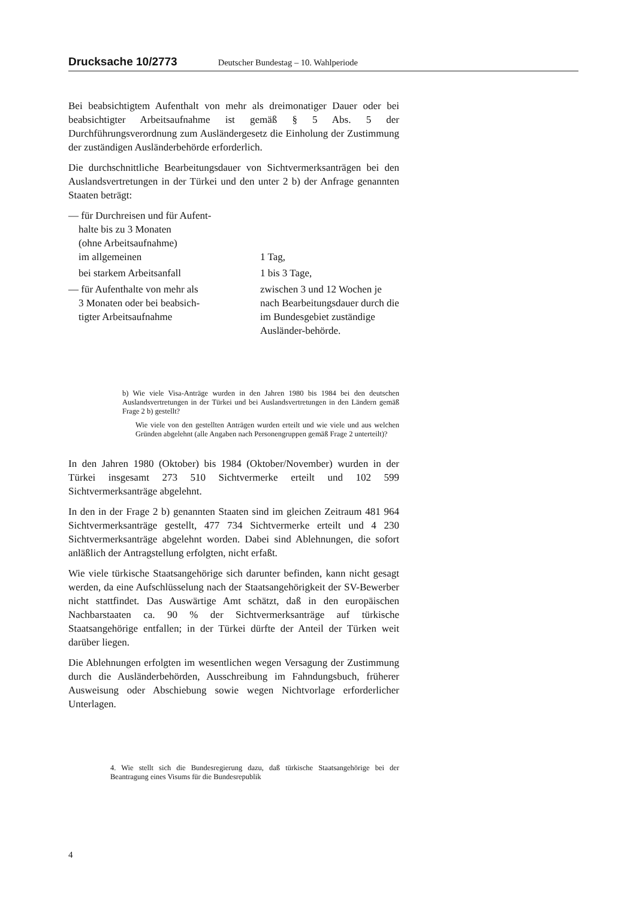Drucksache 10/2773 Deutscher Bundestag – 10. Wahlperiode
Bei beabsichtigtem Aufenthalt von mehr als dreimonatiger Dauer oder bei beabsichtigter Arbeitsaufnahme ist gemäß § 5 Abs. 5 der Durchführungsverordnung zum Ausländergesetz die Einholung der Zustimmung der zuständigen Ausländerbehörde erforderlich.
Die durchschnittliche Bearbeitungsdauer von Sichtvermerksanträgen bei den Auslandsvertretungen in der Türkei und den unter 2 b) der Anfrage genannten Staaten beträgt:
| — für Durchreisen und für Aufent- halte bis zu 3 Monaten (ohne Arbeitsaufnahme) im allgemeinen | 1 Tag, |
| bei starkem Arbeitsanfall | 1 bis 3 Tage, |
| — für Aufenthalte von mehr als 3 Monaten oder bei beabsich- tigter Arbeitsaufnahme | zwischen 3 und 12 Wochen je nach Bearbeitungsdauer durch die im Bundesgebiet zuständige Ausländer-behörde. |
b) Wie viele Visa-Anträge wurden in den Jahren 1980 bis 1984 bei den deutschen Auslandsvertretungen in der Türkei und bei Auslandsvertretungen in den Ländern gemäß Frage 2 b) gestellt?
Wie viele von den gestellten Anträgen wurden erteilt und wie viele und aus welchen Gründen abgelehnt (alle Angaben nach Personengruppen gemäß Frage 2 unterteilt)?
In den Jahren 1980 (Oktober) bis 1984 (Oktober/November) wurden in der Türkei insgesamt 273 510 Sichtvermerke erteilt und 102 599 Sichtvermerksanträge abgelehnt.
In den in der Frage 2 b) genannten Staaten sind im gleichen Zeitraum 481 964 Sichtvermerksanträge gestellt, 477 734 Sichtvermerke erteilt und 4 230 Sichtvermerksanträge abgelehnt worden. Dabei sind Ablehnungen, die sofort anläßlich der Antragstellung erfolgten, nicht erfaßt.
Wie viele türkische Staatsangehörige sich darunter befinden, kann nicht gesagt werden, da eine Aufschlüsselung nach der Staatsangehörigkeit der SV-Bewerber nicht stattfindet. Das Auswärtige Amt schätzt, daß in den europäischen Nachbarstaaten ca. 90 % der Sichtvermerksanträge auf türkische Staatsangehörige entfallen; in der Türkei dürfte der Anteil der Türken weit darüber liegen.
Die Ablehnungen erfolgten im wesentlichen wegen Versagung der Zustimmung durch die Ausländerbehörden, Ausschreibung im Fahndungsbuch, früherer Ausweisung oder Abschiebung sowie wegen Nichtvorlage erforderlicher Unterlagen.
4. Wie stellt sich die Bundesregierung dazu, daß türkische Staatsangehörige bei der Beantragung eines Visums für die Bundesrepublik
4